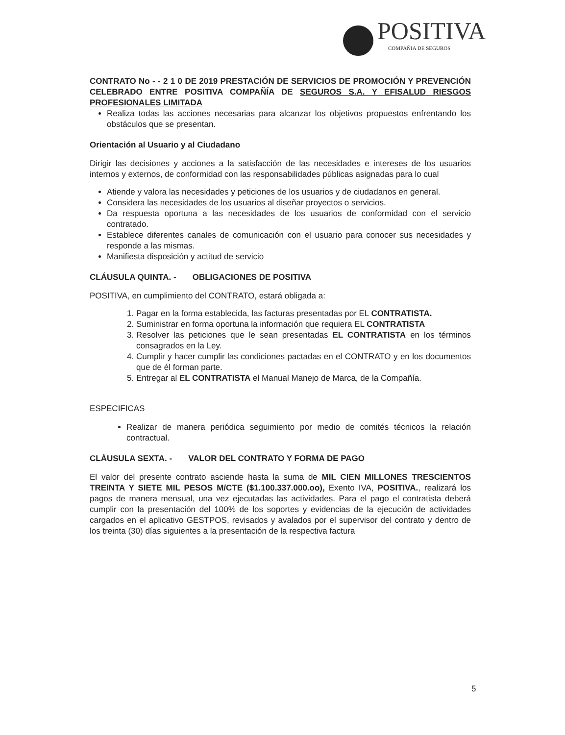POSITIVA
COMPAÑIA DE SEGUROS
CONTRATO No - - 2 1 0 DE 2019 PRESTACIÓN DE SERVICIOS DE PROMOCIÓN Y PREVENCIÓN CELEBRADO ENTRE POSITIVA COMPAÑÍA DE SEGUROS S.A. Y EFISALUD RIESGOS PROFESIONALES LIMITADA
Realiza todas las acciones necesarias para alcanzar los objetivos propuestos enfrentando los obstáculos que se presentan.
Orientación al Usuario y al Ciudadano
Dirigir las decisiones y acciones a la satisfacción de las necesidades e intereses de los usuarios internos y externos, de conformidad con las responsabilidades públicas asignadas para lo cual
Atiende y valora las necesidades y peticiones de los usuarios y de ciudadanos en general.
Considera las necesidades de los usuarios al diseñar proyectos o servicios.
Da respuesta oportuna a las necesidades de los usuarios de conformidad con el servicio contratado.
Establece diferentes canales de comunicación con el usuario para conocer sus necesidades y responde a las mismas.
Manifiesta disposición y actitud de servicio
CLÁUSULA QUINTA. - OBLIGACIONES DE POSITIVA
POSITIVA, en cumplimiento del CONTRATO, estará obligada a:
1. Pagar en la forma establecida, las facturas presentadas por EL CONTRATISTA.
2. Suministrar en forma oportuna la información que requiera EL CONTRATISTA
3. Resolver las peticiones que le sean presentadas EL CONTRATISTA en los términos consagrados en la Ley.
4. Cumplir y hacer cumplir las condiciones pactadas en el CONTRATO y en los documentos que de él forman parte.
5. Entregar al EL CONTRATISTA el Manual Manejo de Marca, de la Compañía.
ESPECIFICAS
Realizar de manera periódica seguimiento por medio de comités técnicos la relación contractual.
CLÁUSULA SEXTA. - VALOR DEL CONTRATO Y FORMA DE PAGO
El valor del presente contrato asciende hasta la suma de MIL CIEN MILLONES TRESCIENTOS TREINTA Y SIETE MIL PESOS M/CTE ($1.100.337.000.oo), Exento IVA, POSITIVA., realizará los pagos de manera mensual, una vez ejecutadas las actividades. Para el pago el contratista deberá cumplir con la presentación del 100% de los soportes y evidencias de la ejecución de actividades cargados en el aplicativo GESTPOS, revisados y avalados por el supervisor del contrato y dentro de los treinta (30) días siguientes a la presentación de la respectiva factura
5